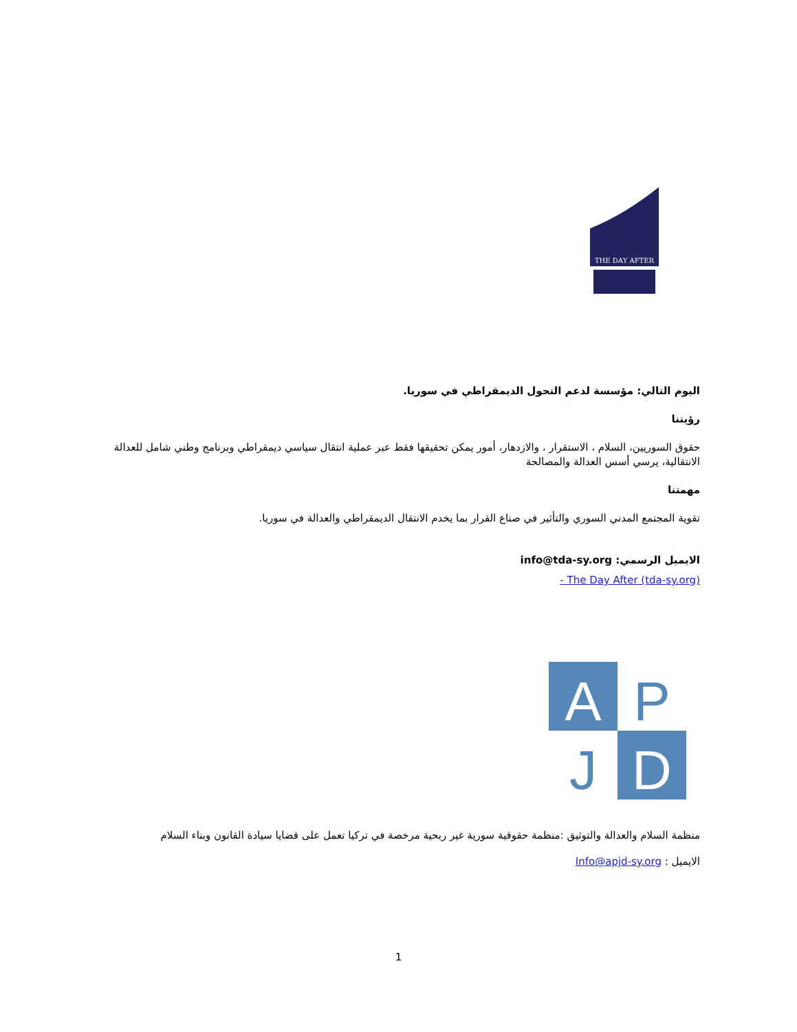THE DAY AFTER
اليوم التالي: مؤسسة لدعم التحول الديمقراطي في سوريا.
رؤيتنا
حقوق السوريين، السلام ، الاستقرار ، والازدهار، أمور يمكن تحقيقها فقط عبر عملية انتقال سياسي ديمقراطي وبرنامج وطني شامل للعدالة الانتقالية، يرسي أسس العدالة والمصالحة
مهمتنا
تقوية المجتمع المدني السوري والتأثير في صناع القرار بما يخدم الانتقال الديمقراطي والعدالة في سوريا.
الايميل الرسمي: info@tda-sy.org
- The Day After (tda-sy.org)
A
P
J
D
منظمة السلام والعدالة والتوثيق :منظمة حقوقية سورية غير ربحية مرخصة في تركيا تعمل على قضايا سيادة القانون وبناء السلام
الايميل : Info@apjd-sy.org
1